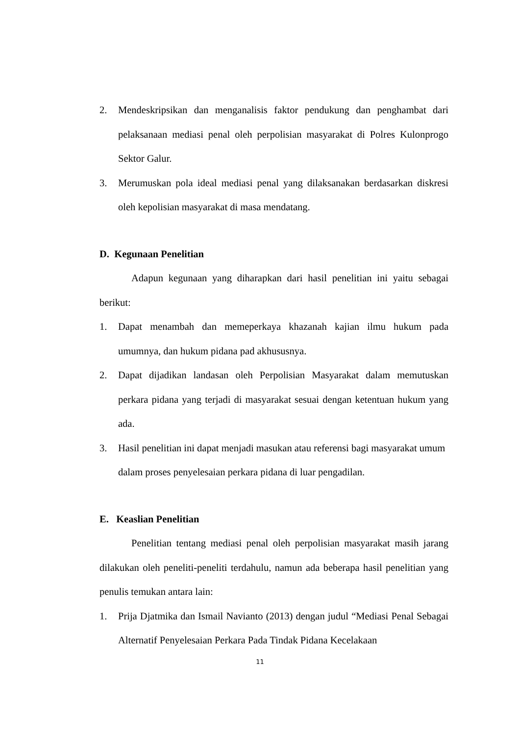2. Mendeskripsikan dan menganalisis faktor pendukung dan penghambat dari pelaksanaan mediasi penal oleh perpolisian masyarakat di Polres Kulonprogo Sektor Galur.
3. Merumuskan pola ideal mediasi penal yang dilaksanakan berdasarkan diskresi oleh kepolisian masyarakat di masa mendatang.
D. Kegunaan Penelitian
Adapun kegunaan yang diharapkan dari hasil penelitian ini yaitu sebagai berikut:
1. Dapat menambah dan memeperkaya khazanah kajian ilmu hukum pada umumnya, dan hukum pidana pad akhususnya.
2. Dapat dijadikan landasan oleh Perpolisian Masyarakat dalam memutuskan perkara pidana yang terjadi di masyarakat sesuai dengan ketentuan hukum yang ada.
3. Hasil penelitian ini dapat menjadi masukan atau referensi bagi masyarakat umum dalam proses penyelesaian perkara pidana di luar pengadilan.
E. Keaslian Penelitian
Penelitian tentang mediasi penal oleh perpolisian masyarakat masih jarang dilakukan oleh peneliti-peneliti terdahulu, namun ada beberapa hasil penelitian yang penulis temukan antara lain:
1. Prija Djatmika dan Ismail Navianto (2013) dengan judul “Mediasi Penal Sebagai Alternatif Penyelesaian Perkara Pada Tindak Pidana Kecelakaan
11